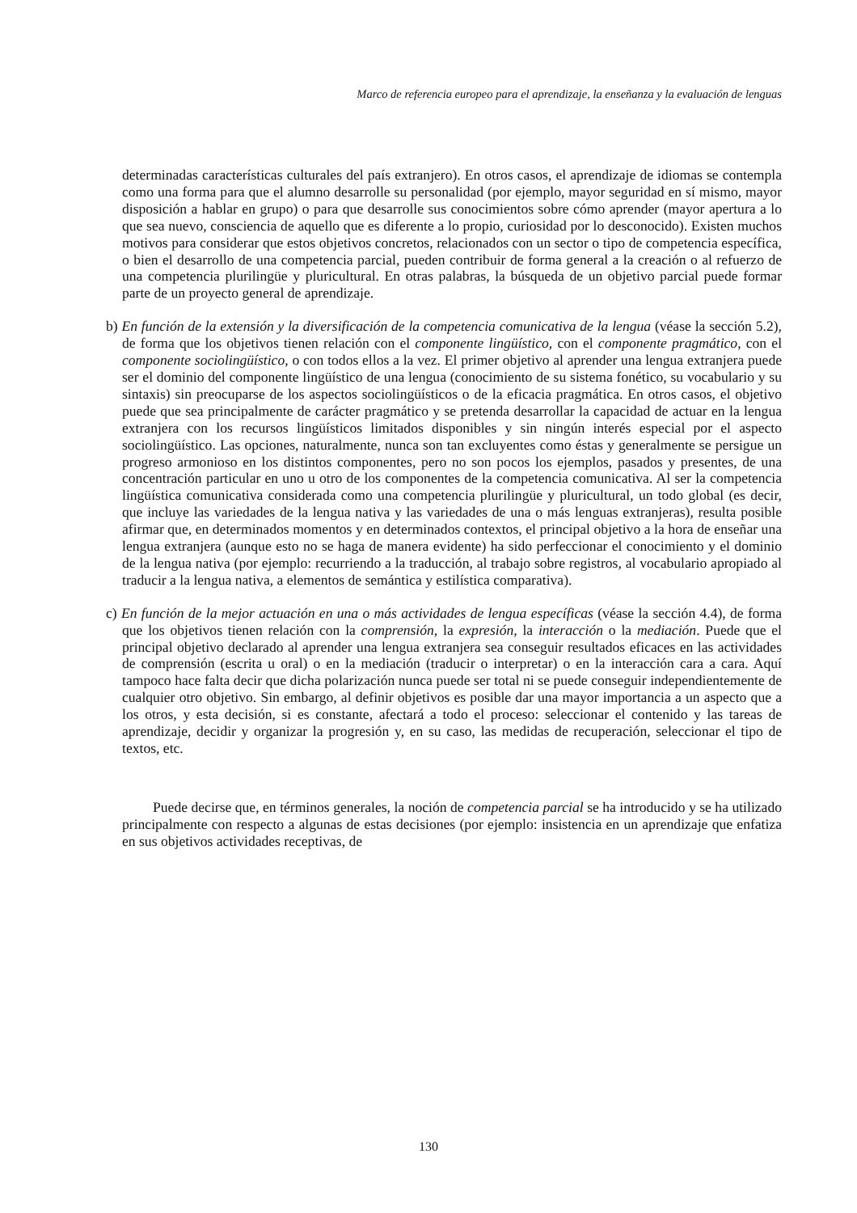Marco de referencia europeo para el aprendizaje, la enseñanza y la evaluación de lenguas
determinadas características culturales del país extranjero). En otros casos, el aprendizaje de idiomas se contempla como una forma para que el alumno desarrolle su personalidad (por ejemplo, mayor seguridad en sí mismo, mayor disposición a hablar en grupo) o para que desarrolle sus conocimientos sobre cómo aprender (mayor apertura a lo que sea nuevo, consciencia de aquello que es diferente a lo propio, curiosidad por lo desconocido). Existen muchos motivos para considerar que estos objetivos concretos, relacionados con un sector o tipo de competencia específica, o bien el desarrollo de una competencia parcial, pueden contribuir de forma general a la creación o al refuerzo de una competencia plurilingüe y pluricultural. En otras palabras, la búsqueda de un objetivo parcial puede formar parte de un proyecto general de aprendizaje.
b) En función de la extensión y la diversificación de la competencia comunicativa de la lengua (véase la sección 5.2), de forma que los objetivos tienen relación con el componente lingüístico, con el componente pragmático, con el componente sociolingüístico, o con todos ellos a la vez. El primer objetivo al aprender una lengua extranjera puede ser el dominio del componente lingüístico de una lengua (conocimiento de su sistema fonético, su vocabulario y su sintaxis) sin preocuparse de los aspectos sociolingüísticos o de la eficacia pragmática. En otros casos, el objetivo puede que sea principalmente de carácter pragmático y se pretenda desarrollar la capacidad de actuar en la lengua extranjera con los recursos lingüísticos limitados disponibles y sin ningún interés especial por el aspecto sociolingüístico. Las opciones, naturalmente, nunca son tan excluyentes como éstas y generalmente se persigue un progreso armonioso en los distintos componentes, pero no son pocos los ejemplos, pasados y presentes, de una concentración particular en uno u otro de los componentes de la competencia comunicativa. Al ser la competencia lingüística comunicativa considerada como una competencia plurilingüe y pluricultural, un todo global (es decir, que incluye las variedades de la lengua nativa y las variedades de una o más lenguas extranjeras), resulta posible afirmar que, en determinados momentos y en determinados contextos, el principal objetivo a la hora de enseñar una lengua extranjera (aunque esto no se haga de manera evidente) ha sido perfeccionar el conocimiento y el dominio de la lengua nativa (por ejemplo: recurriendo a la traducción, al trabajo sobre registros, al vocabulario apropiado al traducir a la lengua nativa, a elementos de semántica y estilística comparativa).
c) En función de la mejor actuación en una o más actividades de lengua específicas (véase la sección 4.4), de forma que los objetivos tienen relación con la comprensión, la expresión, la interacción o la mediación. Puede que el principal objetivo declarado al aprender una lengua extranjera sea conseguir resultados eficaces en las actividades de comprensión (escrita u oral) o en la mediación (traducir o interpretar) o en la interacción cara a cara. Aquí tampoco hace falta decir que dicha polarización nunca puede ser total ni se puede conseguir independientemente de cualquier otro objetivo. Sin embargo, al definir objetivos es posible dar una mayor importancia a un aspecto que a los otros, y esta decisión, si es constante, afectará a todo el proceso: seleccionar el contenido y las tareas de aprendizaje, decidir y organizar la progresión y, en su caso, las medidas de recuperación, seleccionar el tipo de textos, etc.
Puede decirse que, en términos generales, la noción de competencia parcial se ha introducido y se ha utilizado principalmente con respecto a algunas de estas decisiones (por ejemplo: insistencia en un aprendizaje que enfatiza en sus objetivos actividades receptivas, de
130